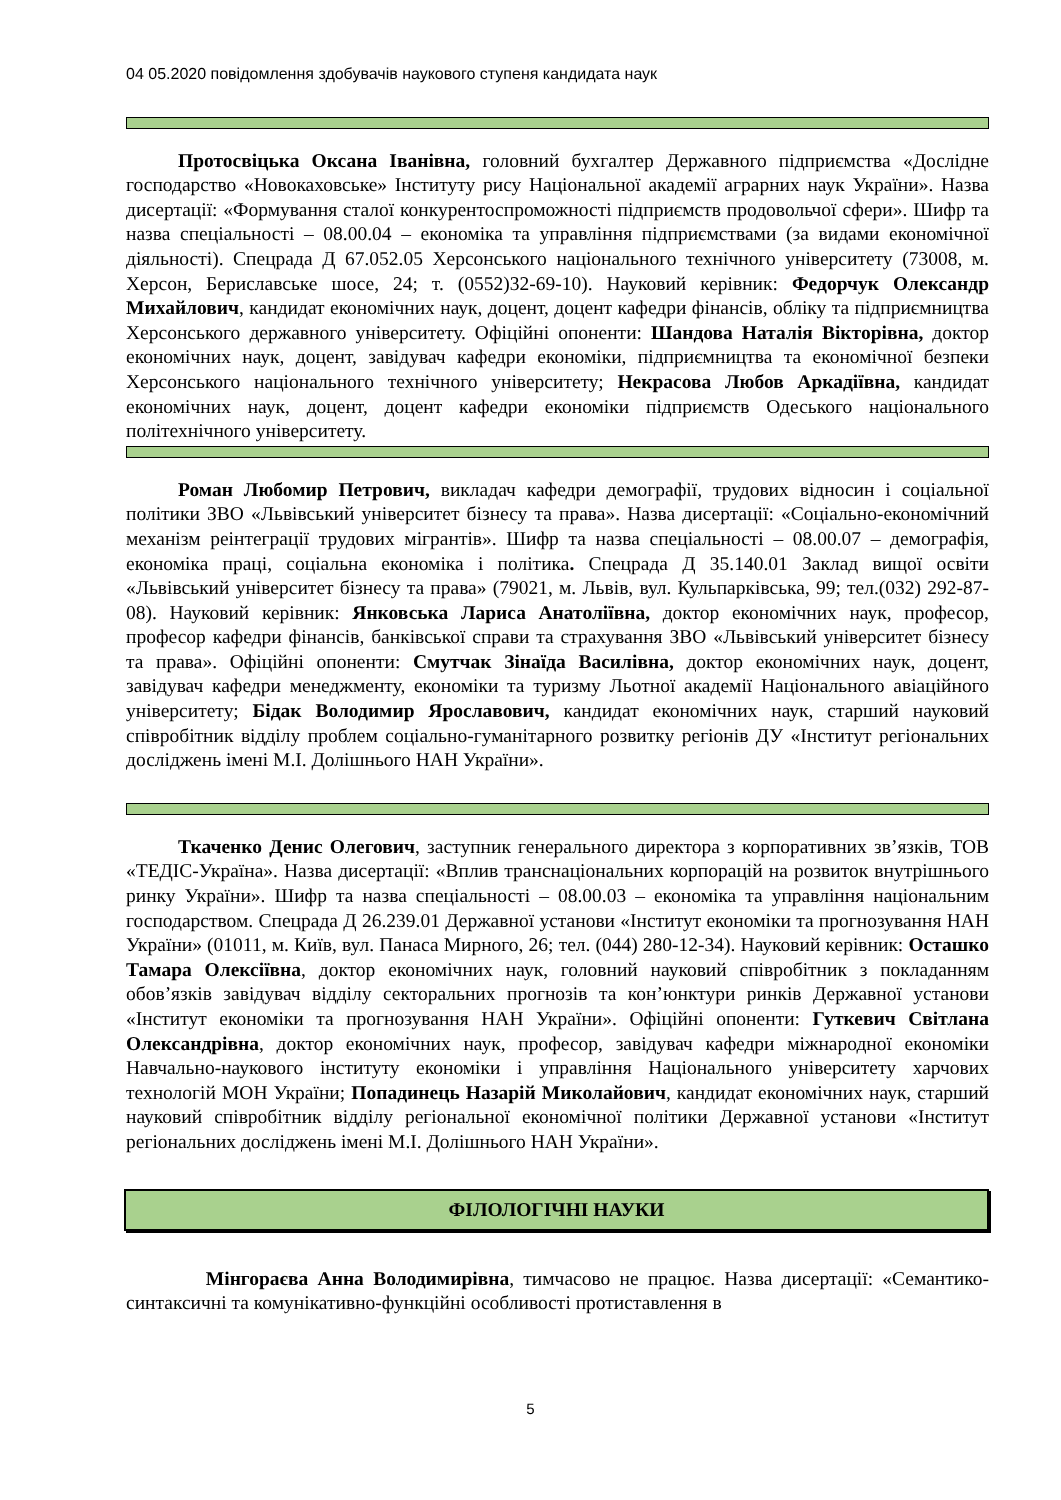04 05.2020 повідомлення здобувачів наукового ступеня кандидата наук
Протосвіцька Оксана Іванівна, головний бухгалтер Державного підприємства «Дослідне господарство «Новокаховське» Інституту рису Національної академії аграрних наук України». Назва дисертації: «Формування сталої конкурентоспроможності підприємств продовольчої сфери». Шифр та назва спеціальності – 08.00.04 – економіка та управління підприємствами (за видами економічної діяльності). Спецрада Д 67.052.05 Херсонського національного технічного університету (73008, м. Херсон, Бериславське шосе, 24; т. (0552)32-69-10). Науковий керівник: Федорчук Олександр Михайлович, кандидат економічних наук, доцент, доцент кафедри фінансів, обліку та підприємництва Херсонського державного університету. Офіційні опоненти: Шандова Наталія Вікторівна, доктор економічних наук, доцент, завідувач кафедри економіки, підприємництва та економічної безпеки Херсонського національного технічного університету; Некрасова Любов Аркадіївна, кандидат економічних наук, доцент, доцент кафедри економіки підприємств Одеського національного політехнічного університету.
Роман Любомир Петрович, викладач кафедри демографії, трудових відносин і соціальної політики ЗВО «Львівський університет бізнесу та права». Назва дисертації: «Соціально-економічний механізм реінтеграції трудових мігрантів». Шифр та назва спеціальності – 08.00.07 – демографія, економіка праці, соціальна економіка і політика. Спецрада Д 35.140.01 Заклад вищої освіти «Львівський університет бізнесу та права» (79021, м. Львів, вул. Кульпарківська, 99; тел.(032) 292-87-08). Науковий керівник: Янковська Лариса Анатоліївна, доктор економічних наук, професор, професор кафедри фінансів, банківської справи та страхування ЗВО «Львівський університет бізнесу та права». Офіційні опоненти: Смутчак Зінаїда Василівна, доктор економічних наук, доцент, завідувач кафедри менеджменту, економіки та туризму Льотної академії Національного авіаційного університету; Бідак Володимир Ярославович, кандидат економічних наук, старший науковий співробітник відділу проблем соціально-гуманітарного розвитку регіонів ДУ «Інститут регіональних досліджень імені М.І. Долішнього НАН України».
Ткаченко Денис Олегович, заступник генерального директора з корпоративних зв’язків, ТОВ «ТЕДІС-Україна». Назва дисертації: «Вплив транснаціональних корпорацій на розвиток внутрішнього ринку України». Шифр та назва спеціальності – 08.00.03 – економіка та управління національним господарством. Спецрада Д 26.239.01 Державної установи «Інститут економіки та прогнозування НАН України» (01011, м. Київ, вул. Панаса Мирного, 26; тел. (044) 280-12-34). Науковий керівник: Осташко Тамара Олексіївна, доктор економічних наук, головний науковий співробітник з покладанням обов’язків завідувач відділу секторальних прогнозів та кон’юнктури ринків Державної установи «Інститут економіки та прогнозування НАН України». Офіційні опоненти: Гуткевич Світлана Олександрівна, доктор економічних наук, професор, завідувач кафедри міжнародної економіки Навчально-наукового інституту економіки і управління Національного університету харчових технологій МОН України; Попадинець Назарій Миколайович, кандидат економічних наук, старший науковий співробітник відділу регіональної економічної політики Державної установи «Інститут регіональних досліджень імені М.І. Долішнього НАН України».
ФІЛОЛОГІЧНІ НАУКИ
Мінгораєва Анна Володимирівна, тимчасово не працює. Назва дисертації: «Семантико-синтаксичні та комунікативно-функційні особливості протиставлення в
5